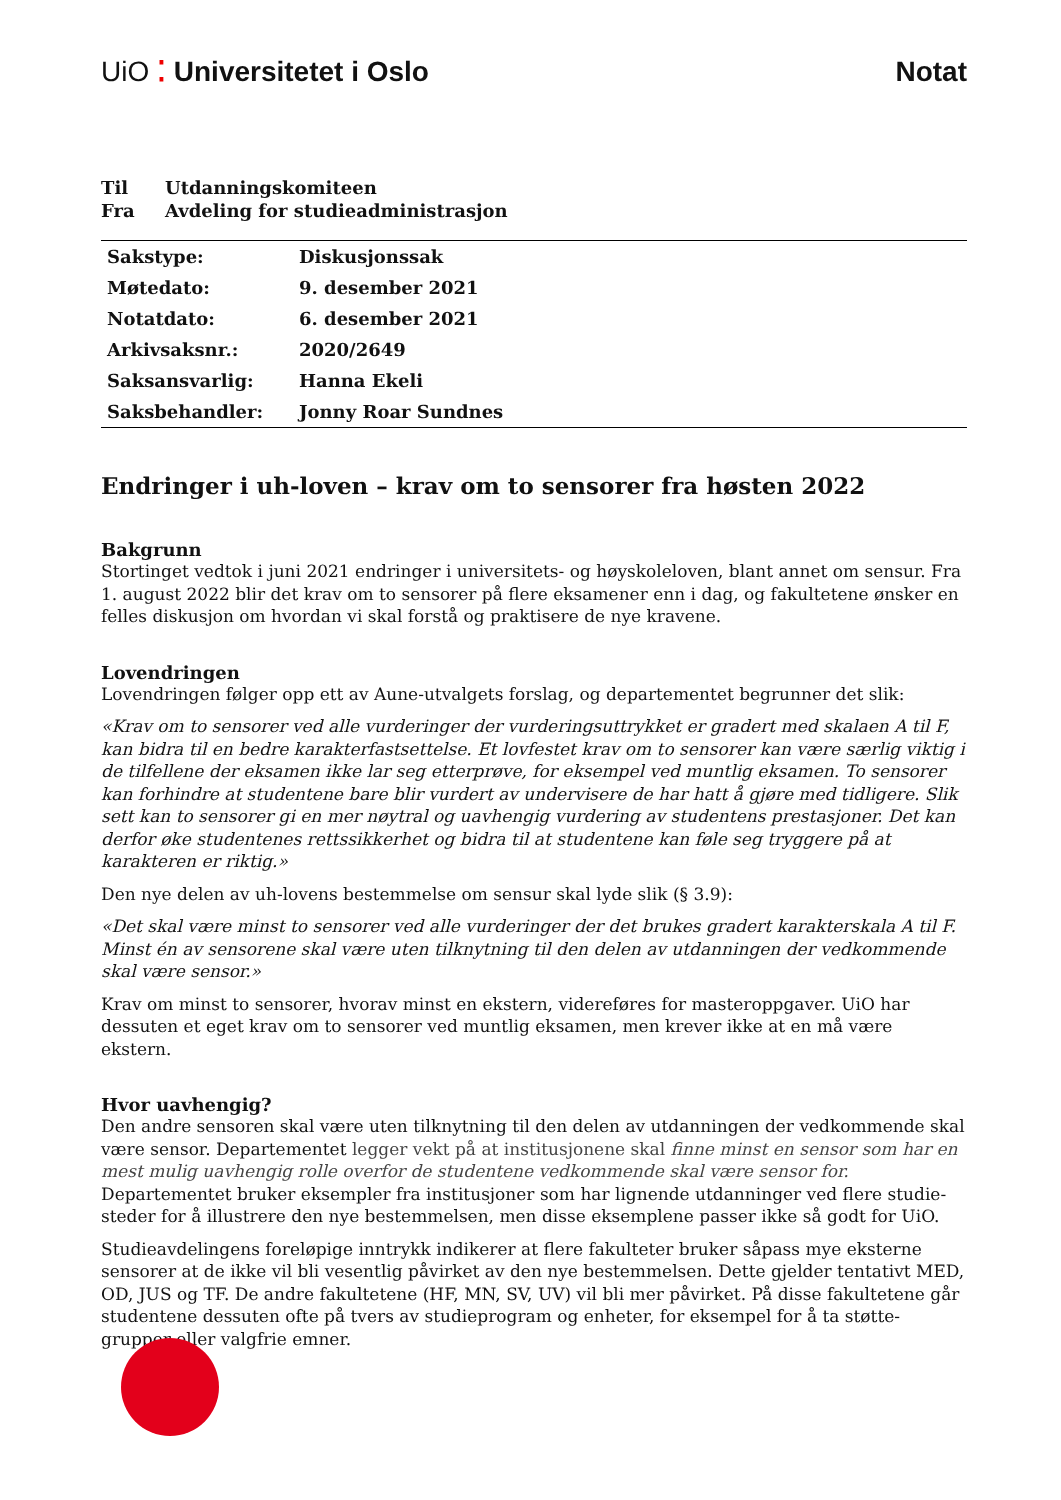UiO ⁚ Universitetet i Oslo Notat
Til Utdanningskomiteen
Fra Avdeling for studieadministrasjon
| Sakstype: | Diskusjonssak |
| Møtedato: | 9. desember 2021 |
| Notatdato: | 6. desember 2021 |
| Arkivsaksnr.: | 2020/2649 |
| Saksansvarlig: | Hanna Ekeli |
| Saksbehandler: | Jonny Roar Sundnes |
Endringer i uh-loven – krav om to sensorer fra høsten 2022
Bakgrunn
Stortinget vedtok i juni 2021 endringer i universitets- og høyskoleloven, blant annet om sensur. Fra 1. august 2022 blir det krav om to sensorer på flere eksamener enn i dag, og fakultetene ønsker en felles diskusjon om hvordan vi skal forstå og praktisere de nye kravene.
Lovendringen
Lovendringen følger opp ett av Aune-utvalgets forslag, og departementet begrunner det slik:
«Krav om to sensorer ved alle vurderinger der vurderingsuttrykket er gradert med skalaen A til F, kan bidra til en bedre karakterfastsettelse. Et lovfestet krav om to sensorer kan være særlig viktig i de tilfellene der eksamen ikke lar seg etterprøve, for eksempel ved muntlig eksamen. To sensorer kan forhindre at studentene bare blir vurdert av undervisere de har hatt å gjøre med tidligere. Slik sett kan to sensorer gi en mer nøytral og uavhengig vurdering av studentens prestasjoner. Det kan derfor øke studentenes rettssikkerhet og bidra til at studentene kan føle seg tryggere på at karakteren er riktig.»
Den nye delen av uh-lovens bestemmelse om sensur skal lyde slik (§ 3.9):
«Det skal være minst to sensorer ved alle vurderinger der det brukes gradert karakterskala A til F. Minst én av sensorene skal være uten tilknytning til den delen av utdanningen der vedkommende skal være sensor.»
Krav om minst to sensorer, hvorav minst en ekstern, videreføres for masteroppgaver. UiO har dessuten et eget krav om to sensorer ved muntlig eksamen, men krever ikke at en må være ekstern.
Hvor uavhengig?
Den andre sensoren skal være uten tilknytning til den delen av utdanningen der vedkommende skal være sensor. Departementet legger vekt på at institusjonene skal finne minst en sensor som har en mest mulig uavhengig rolle overfor de studentene vedkommende skal være sensor for. Departementet bruker eksempler fra institusjoner som har lignende utdanninger ved flere studie-steder for å illustrere den nye bestemmelsen, men disse eksemplene passer ikke så godt for UiO.
Studieavdelingens foreløpige inntrykk indikerer at flere fakulteter bruker såpass mye eksterne sensorer at de ikke vil bli vesentlig påvirket av den nye bestemmelsen. Dette gjelder tentativt MED, OD, JUS og TF. De andre fakultetene (HF, MN, SV, UV) vil bli mer påvirket. På disse fakultetene går studentene dessuten ofte på tvers av studieprogram og enheter, for eksempel for å ta støtte-grupper eller valgfrie emner.